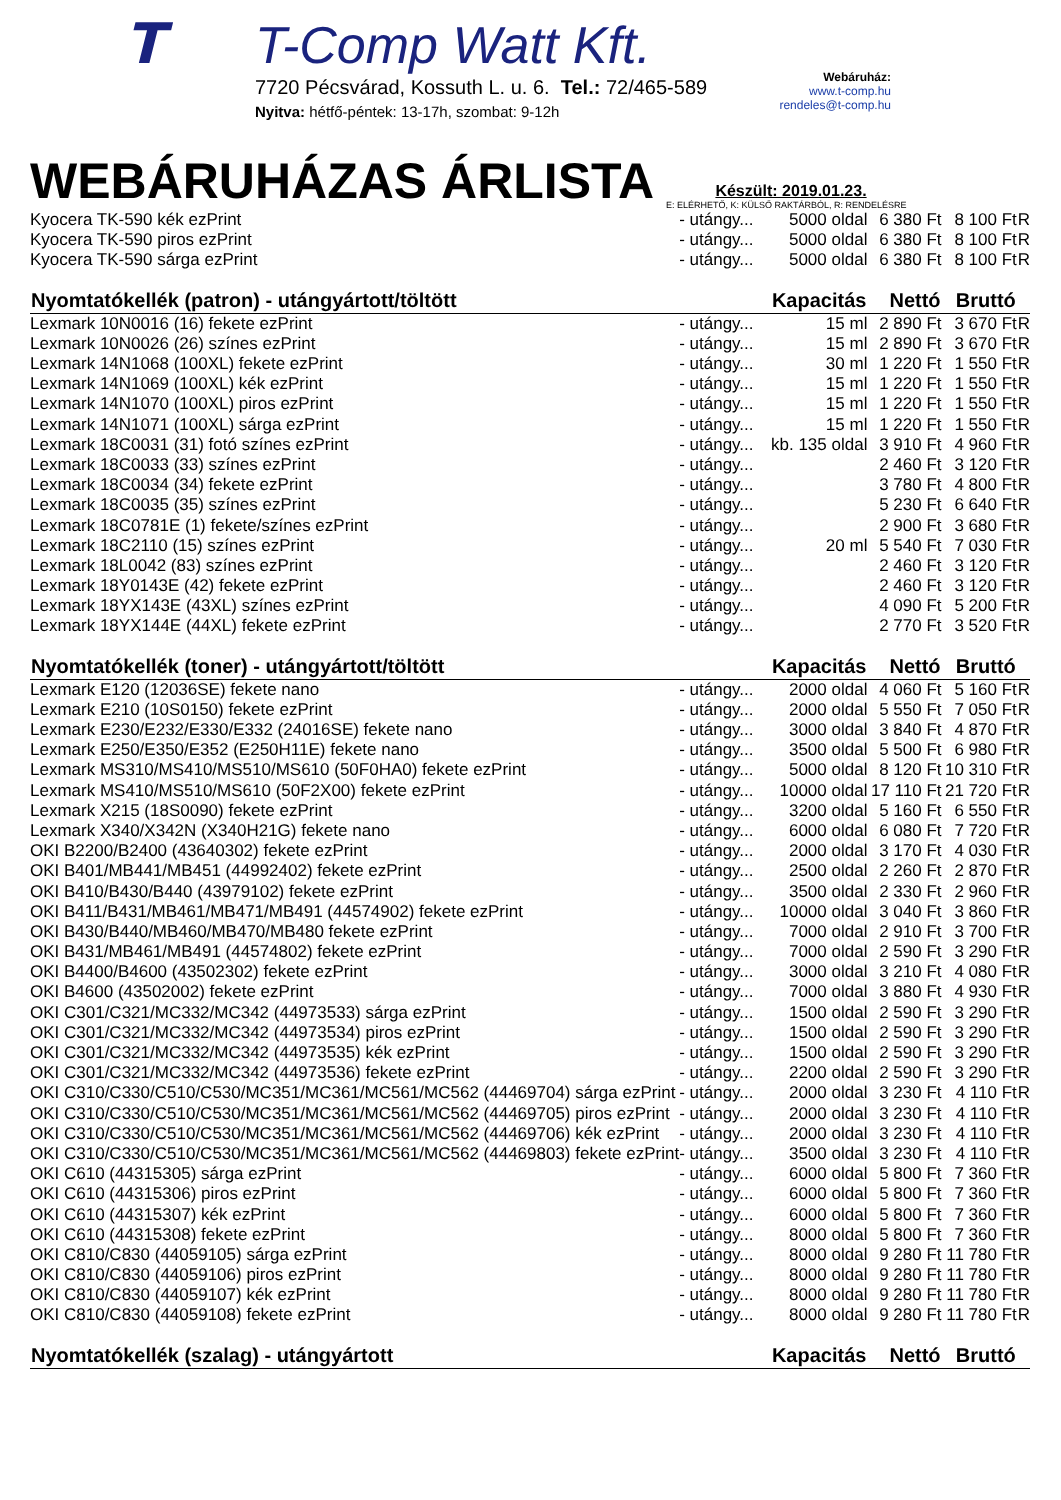T
T-Comp Watt Kft.
7720 Pécsvárad, Kossuth L. u. 6. Tel.: 72/465-589
Nyitva: hétfő-péntek: 13-17h, szombat: 9-12h
Webáruház:
www.t-comp.hu
rendeles@t-comp.hu
WEBÁRUHÁZAS ÁRLISTA
Készült: 2019.01.23.
E: ELÉRHETŐ, K: KÜLSŐ RAKTÁRBÓL, R: RENDELÉSRE
| Kyocera TK-590 kék ezPrint | - utángy... | 5000 oldal | 6 380 Ft | 8 100 Ft | R |
| Kyocera TK-590 piros ezPrint | - utángy... | 5000 oldal | 6 380 Ft | 8 100 Ft | R |
| Kyocera TK-590 sárga ezPrint | - utángy... | 5000 oldal | 6 380 Ft | 8 100 Ft | R |
| Nyomtatókellék (patron) - utángyártott/töltött | | Kapacitás | Nettó | Bruttó | |
| Lexmark 10N0016 (16) fekete ezPrint | - utángy... | 15 ml | 2 890 Ft | 3 670 Ft | R |
| Lexmark 10N0026 (26) színes ezPrint | - utángy... | 15 ml | 2 890 Ft | 3 670 Ft | R |
| Lexmark 14N1068 (100XL) fekete ezPrint | - utángy... | 30 ml | 1 220 Ft | 1 550 Ft | R |
| Lexmark 14N1069 (100XL) kék ezPrint | - utángy... | 15 ml | 1 220 Ft | 1 550 Ft | R |
| Lexmark 14N1070 (100XL) piros ezPrint | - utángy... | 15 ml | 1 220 Ft | 1 550 Ft | R |
| Lexmark 14N1071 (100XL) sárga ezPrint | - utángy... | 15 ml | 1 220 Ft | 1 550 Ft | R |
| Lexmark 18C0031 (31) fotó színes ezPrint | - utángy... | kb. 135 oldal | 3 910 Ft | 4 960 Ft | R |
| Lexmark 18C0033 (33) színes ezPrint | - utángy... | | 2 460 Ft | 3 120 Ft | R |
| Lexmark 18C0034 (34) fekete ezPrint | - utángy... | | 3 780 Ft | 4 800 Ft | R |
| Lexmark 18C0035 (35) színes ezPrint | - utángy... | | 5 230 Ft | 6 640 Ft | R |
| Lexmark 18C0781E (1) fekete/színes ezPrint | - utángy... | | 2 900 Ft | 3 680 Ft | R |
| Lexmark 18C2110 (15) színes ezPrint | - utángy... | 20 ml | 5 540 Ft | 7 030 Ft | R |
| Lexmark 18L0042 (83) színes ezPrint | - utángy... | | 2 460 Ft | 3 120 Ft | R |
| Lexmark 18Y0143E (42) fekete ezPrint | - utángy... | | 2 460 Ft | 3 120 Ft | R |
| Lexmark 18YX143E (43XL) színes ezPrint | - utángy... | | 4 090 Ft | 5 200 Ft | R |
| Lexmark 18YX144E (44XL) fekete ezPrint | - utángy... | | 2 770 Ft | 3 520 Ft | R |
| Nyomtatókellék (toner) - utángyártott/töltött | | Kapacitás | Nettó | Bruttó | |
| Lexmark E120 (12036SE) fekete nano | - utángy... | 2000 oldal | 4 060 Ft | 5 160 Ft | R |
| Lexmark E210 (10S0150) fekete ezPrint | - utángy... | 2000 oldal | 5 550 Ft | 7 050 Ft | R |
| Lexmark E230/E232/E330/E332 (24016SE) fekete nano | - utángy... | 3000 oldal | 3 840 Ft | 4 870 Ft | R |
| Lexmark E250/E350/E352 (E250H11E) fekete nano | - utángy... | 3500 oldal | 5 500 Ft | 6 980 Ft | R |
| Lexmark MS310/MS410/MS510/MS610 (50F0HA0) fekete ezPrint | - utángy... | 5000 oldal | 8 120 Ft | 10 310 Ft | R |
| Lexmark MS410/MS510/MS610 (50F2X00) fekete ezPrint | - utángy... | 10000 oldal | 17 110 Ft | 21 720 Ft | R |
| Lexmark X215 (18S0090) fekete ezPrint | - utángy... | 3200 oldal | 5 160 Ft | 6 550 Ft | R |
| Lexmark X340/X342N (X340H21G) fekete nano | - utángy... | 6000 oldal | 6 080 Ft | 7 720 Ft | R |
| OKI B2200/B2400 (43640302) fekete ezPrint | - utángy... | 2000 oldal | 3 170 Ft | 4 030 Ft | R |
| OKI B401/MB441/MB451 (44992402) fekete ezPrint | - utángy... | 2500 oldal | 2 260 Ft | 2 870 Ft | R |
| OKI B410/B430/B440 (43979102) fekete ezPrint | - utángy... | 3500 oldal | 2 330 Ft | 2 960 Ft | R |
| OKI B411/B431/MB461/MB471/MB491 (44574902) fekete ezPrint | - utángy... | 10000 oldal | 3 040 Ft | 3 860 Ft | R |
| OKI B430/B440/MB460/MB470/MB480 fekete ezPrint | - utángy... | 7000 oldal | 2 910 Ft | 3 700 Ft | R |
| OKI B431/MB461/MB491 (44574802) fekete ezPrint | - utángy... | 7000 oldal | 2 590 Ft | 3 290 Ft | R |
| OKI B4400/B4600 (43502302) fekete ezPrint | - utángy... | 3000 oldal | 3 210 Ft | 4 080 Ft | R |
| OKI B4600 (43502002) fekete ezPrint | - utángy... | 7000 oldal | 3 880 Ft | 4 930 Ft | R |
| OKI C301/C321/MC332/MC342 (44973533) sárga ezPrint | - utángy... | 1500 oldal | 2 590 Ft | 3 290 Ft | R |
| OKI C301/C321/MC332/MC342 (44973534) piros ezPrint | - utángy... | 1500 oldal | 2 590 Ft | 3 290 Ft | R |
| OKI C301/C321/MC332/MC342 (44973535) kék ezPrint | - utángy... | 1500 oldal | 2 590 Ft | 3 290 Ft | R |
| OKI C301/C321/MC332/MC342 (44973536) fekete ezPrint | - utángy... | 2200 oldal | 2 590 Ft | 3 290 Ft | R |
| OKI C310/C330/C510/C530/MC351/MC361/MC561/MC562 (44469704) sárga ezPrint | - utángy... | 2000 oldal | 3 230 Ft | 4 110 Ft | R |
| OKI C310/C330/C510/C530/MC351/MC361/MC561/MC562 (44469705) piros ezPrint | - utángy... | 2000 oldal | 3 230 Ft | 4 110 Ft | R |
| OKI C310/C330/C510/C530/MC351/MC361/MC561/MC562 (44469706) kék ezPrint | - utángy... | 2000 oldal | 3 230 Ft | 4 110 Ft | R |
| OKI C310/C330/C510/C530/MC351/MC361/MC561/MC562 (44469803) fekete ezPrint | - utángy... | 3500 oldal | 3 230 Ft | 4 110 Ft | R |
| OKI C610 (44315305) sárga ezPrint | - utángy... | 6000 oldal | 5 800 Ft | 7 360 Ft | R |
| OKI C610 (44315306) piros ezPrint | - utángy... | 6000 oldal | 5 800 Ft | 7 360 Ft | R |
| OKI C610 (44315307) kék ezPrint | - utángy... | 6000 oldal | 5 800 Ft | 7 360 Ft | R |
| OKI C610 (44315308) fekete ezPrint | - utángy... | 8000 oldal | 5 800 Ft | 7 360 Ft | R |
| OKI C810/C830 (44059105) sárga ezPrint | - utángy... | 8000 oldal | 9 280 Ft | 11 780 Ft | R |
| OKI C810/C830 (44059106) piros ezPrint | - utángy... | 8000 oldal | 9 280 Ft | 11 780 Ft | R |
| OKI C810/C830 (44059107) kék ezPrint | - utángy... | 8000 oldal | 9 280 Ft | 11 780 Ft | R |
| OKI C810/C830 (44059108) fekete ezPrint | - utángy... | 8000 oldal | 9 280 Ft | 11 780 Ft | R |
| Nyomtatókellék (szalag) - utángyártott | | Kapacitás | Nettó | Bruttó | |